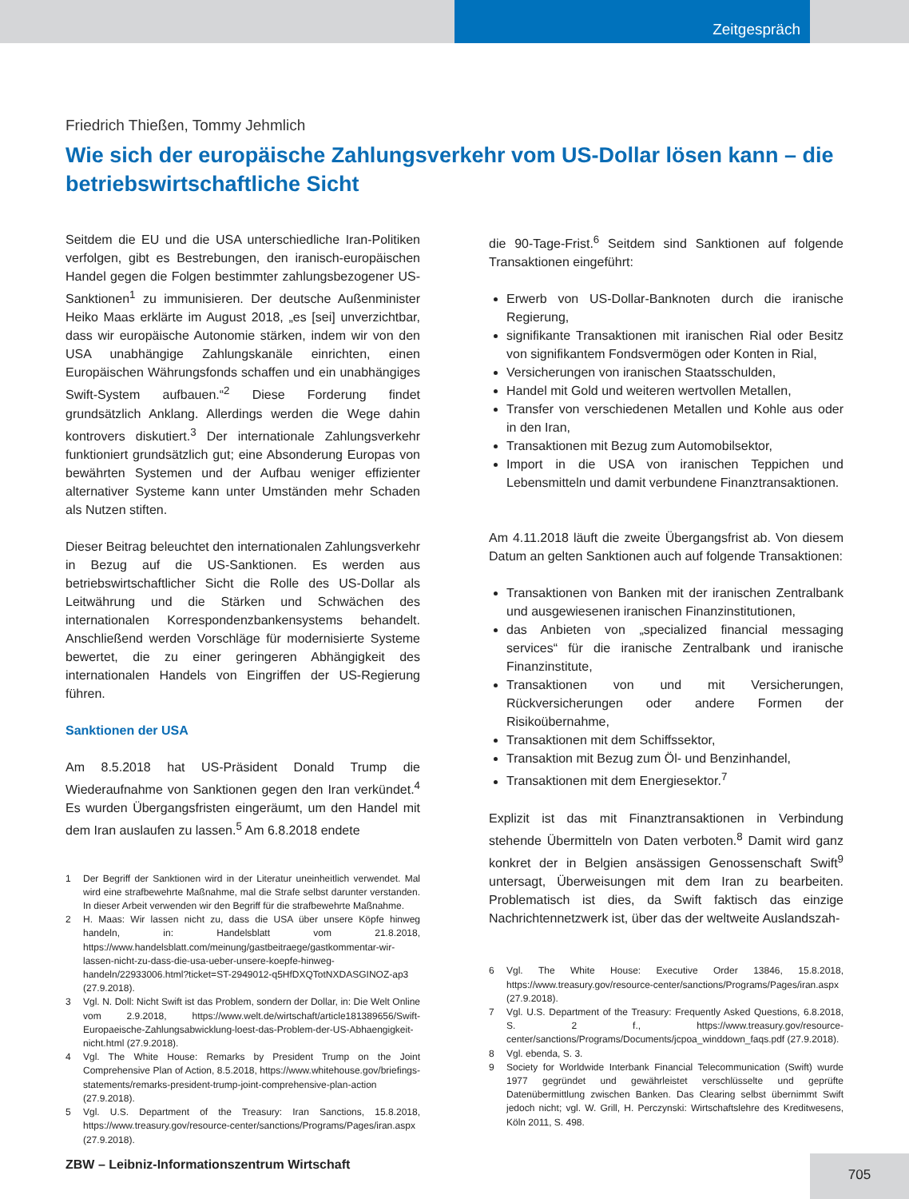Zeitgespräch
Friedrich Thießen, Tommy Jehmlich
Wie sich der europäische Zahlungsverkehr vom US-Dollar lösen kann – die betriebswirtschaftliche Sicht
Seitdem die EU und die USA unterschiedliche Iran-Politiken verfolgen, gibt es Bestrebungen, den iranisch-europäischen Handel gegen die Folgen bestimmter zahlungsbezogener US-Sanktionen<sup>1</sup> zu immunisieren. Der deutsche Außenminister Heiko Maas erklärte im August 2018, „es [sei] unverzichtbar, dass wir europäische Autonomie stärken, indem wir von den USA unabhängige Zahlungskanäle einrichten, einen Europäischen Währungsfonds schaffen und ein unabhängiges Swift-System aufbauen.“<sup>2</sup> Diese Forderung findet grundsätzlich Anklang. Allerdings werden die Wege dahin kontrovers diskutiert.<sup>3</sup> Der internationale Zahlungsverkehr funktioniert grundsätzlich gut; eine Absonderung Europas von bewährten Systemen und der Aufbau weniger effizienter alternativer Systeme kann unter Umständen mehr Schaden als Nutzen stiften.
Dieser Beitrag beleuchtet den internationalen Zahlungsverkehr in Bezug auf die US-Sanktionen. Es werden aus betriebswirtschaftlicher Sicht die Rolle des US-Dollar als Leitwährung und die Stärken und Schwächen des internationalen Korrespondenzbankensystems behandelt. Anschließend werden Vorschläge für modernisierte Systeme bewertet, die zu einer geringeren Abhängigkeit des internationalen Handels von Eingriffen der US-Regierung führen.
Sanktionen der USA
Am 8.5.2018 hat US-Präsident Donald Trump die Wiederaufnahme von Sanktionen gegen den Iran verkündet.<sup>4</sup> Es wurden Übergangsfristen eingeräumt, um den Handel mit dem Iran auslaufen zu lassen.<sup>5</sup> Am 6.8.2018 endete
1 Der Begriff der Sanktionen wird in der Literatur uneinheitlich verwendet. Mal wird eine strafbewehrte Maßnahme, mal die Strafe selbst darunter verstanden. In dieser Arbeit verwenden wir den Begriff für die strafbewehrte Maßnahme.
2 H. Maas: Wir lassen nicht zu, dass die USA über unsere Köpfe hinweg handeln, in: Handelsblatt vom 21.8.2018, https://www.handelsblatt.com/meinung/gastbeitraege/gastkommentar-wir-lassen-nicht-zu-dass-die-usa-ueber-unsere-koepfe-hinweg-handeln/22933006.html?ticket=ST-2949012-q5HfDXQTotNXDASGINOZ-ap3 (27.9.2018).
3 Vgl. N. Doll: Nicht Swift ist das Problem, sondern der Dollar, in: Die Welt Online vom 2.9.2018, https://www.welt.de/wirtschaft/article181389656/Swift-Europaeische-Zahlungsabwicklung-loest-das-Problem-der-US-Abhaengigkeit-nicht.html (27.9.2018).
4 Vgl. The White House: Remarks by President Trump on the Joint Comprehensive Plan of Action, 8.5.2018, https://www.whitehouse.gov/briefings-statements/remarks-president-trump-joint-comprehensive-plan-action (27.9.2018).
5 Vgl. U.S. Department of the Treasury: Iran Sanctions, 15.8.2018, https://www.treasury.gov/resource-center/sanctions/Programs/Pages/iran.aspx (27.9.2018).
die 90-Tage-Frist.<sup>6</sup> Seitdem sind Sanktionen auf folgende Transaktionen eingeführt:
Erwerb von US-Dollar-Banknoten durch die iranische Regierung,
signifikante Transaktionen mit iranischen Rial oder Besitz von signifikantem Fondsvermögen oder Konten in Rial,
Versicherungen von iranischen Staatsschulden,
Handel mit Gold und weiteren wertvollen Metallen,
Transfer von verschiedenen Metallen und Kohle aus oder in den Iran,
Transaktionen mit Bezug zum Automobilsektor,
Import in die USA von iranischen Teppichen und Lebensmitteln und damit verbundene Finanztransaktionen.
Am 4.11.2018 läuft die zweite Übergangsfrist ab. Von diesem Datum an gelten Sanktionen auch auf folgende Transaktionen:
Transaktionen von Banken mit der iranischen Zentralbank und ausgewiesenen iranischen Finanzinstitutionen,
das Anbieten von „specialized financial messaging services“ für die iranische Zentralbank und iranische Finanzinstitute,
Transaktionen von und mit Versicherungen, Rückversicherungen oder andere Formen der Risikoübernahme,
Transaktionen mit dem Schiffssektor,
Transaktion mit Bezug zum Öl- und Benzinhandel,
Transaktionen mit dem Energiesektor.<sup>7</sup>
Explizit ist das mit Finanztransaktionen in Verbindung stehende Übermitteln von Daten verboten.<sup>8</sup> Damit wird ganz konkret der in Belgien ansässigen Genossenschaft Swift<sup>9</sup> untersagt, Überweisungen mit dem Iran zu bearbeiten. Problematisch ist dies, da Swift faktisch das einzige Nachrichtennetzwerk ist, über das der weltweite Auslandszah-
6 Vgl. The White House: Executive Order 13846, 15.8.2018, https://www.treasury.gov/resource-center/sanctions/Programs/Pages/iran.aspx (27.9.2018).
7 Vgl. U.S. Department of the Treasury: Frequently Asked Questions, 6.8.2018, S. 2 f., https://www.treasury.gov/resource-center/sanctions/Programs/Documents/jcpoa_winddown_faqs.pdf (27.9.2018).
8 Vgl. ebenda, S. 3.
9 Society for Worldwide Interbank Financial Telecommunication (Swift) wurde 1977 gegründet und gewährleistet verschlüsselte und geprüfte Datenübermittlung zwischen Banken. Das Clearing selbst übernimmt Swift jedoch nicht; vgl. W. Grill, H. Perczynski: Wirtschaftslehre des Kreditwesens, Köln 2011, S. 498.
ZBW – Leibniz-Informationszentrum Wirtschaft
705